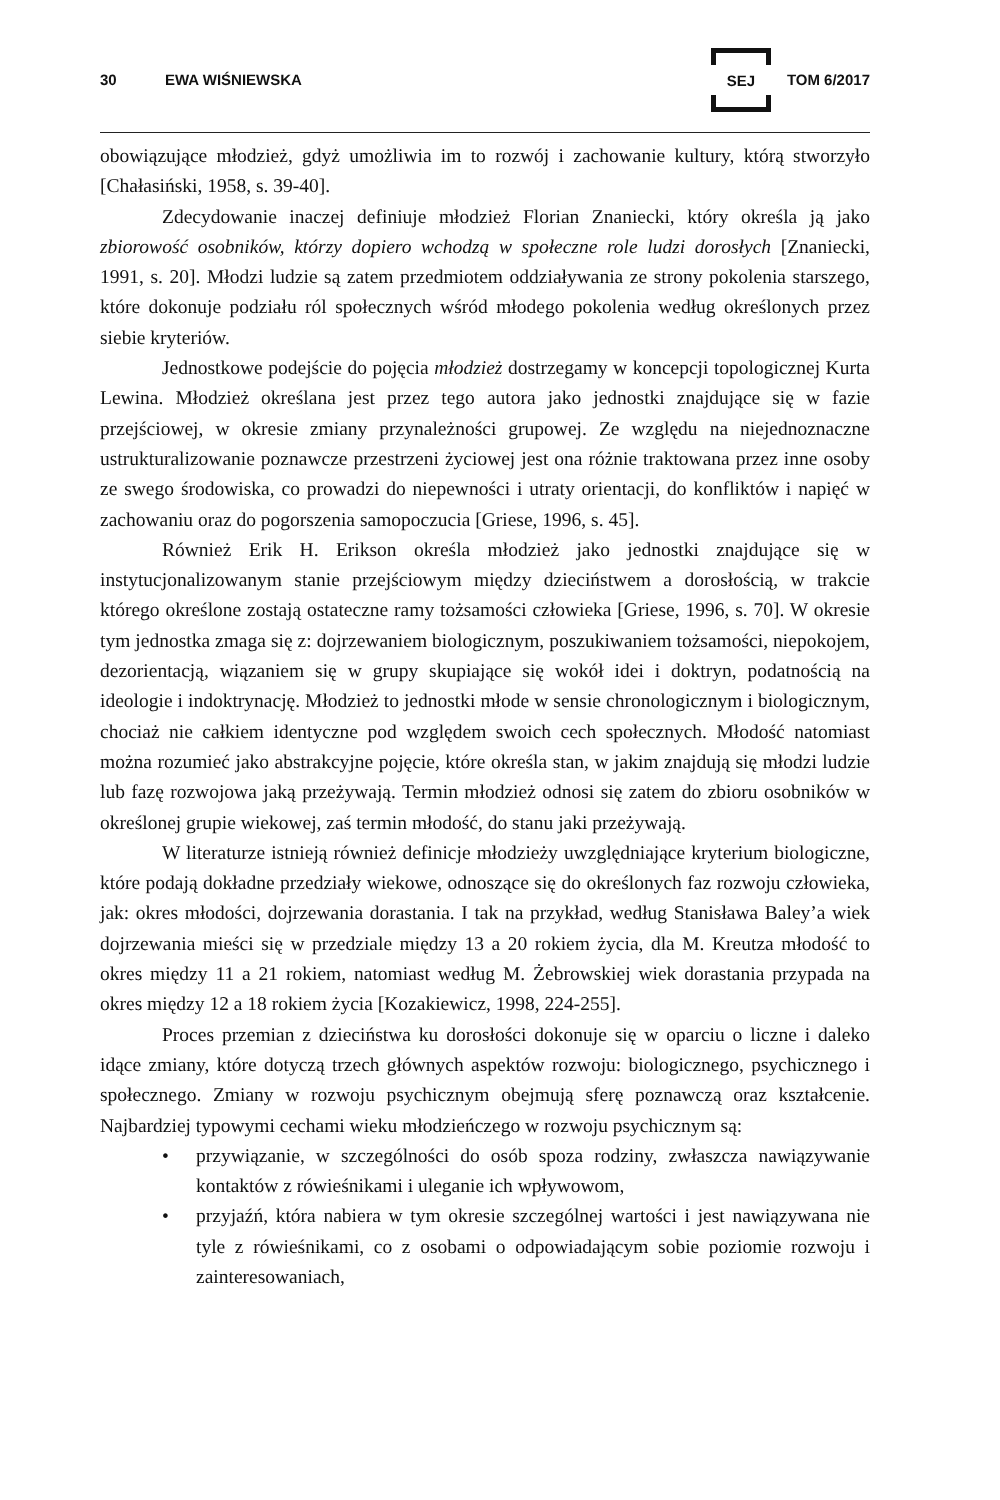30 EWA WIŚNIEWSKA SEJ TOM 6/2017
obowiązujące młodzież, gdyż umożliwia im to rozwój i zachowanie kultury, którą stworzyło [Chałasiński, 1958, s. 39-40].
Zdecydowanie inaczej definiuje młodzież Florian Znaniecki, który określa ją jako zbiorowość osobników, którzy dopiero wchodzą w społeczne role ludzi dorosłych [Znaniecki, 1991, s. 20]. Młodzi ludzie są zatem przedmiotem oddziaływania ze strony pokolenia starszego, które dokonuje podziału ról społecznych wśród młodego pokolenia według określonych przez siebie kryteriów.
Jednostkowe podejście do pojęcia młodzież dostrzegamy w koncepcji topologicznej Kurta Lewina. Młodzież określana jest przez tego autora jako jednostki znajdujące się w fazie przejściowej, w okresie zmiany przynależności grupowej. Ze względu na niejednoznaczne ustrukturalizowanie poznawcze przestrzeni życiowej jest ona różnie traktowana przez inne osoby ze swego środowiska, co prowadzi do niepewności i utraty orientacji, do konfliktów i napięć w zachowaniu oraz do pogorszenia samopoczucia [Griese, 1996, s. 45].
Również Erik H. Erikson określa młodzież jako jednostki znajdujące się w instytucjonalizowanym stanie przejściowym między dzieciństwem a dorosłością, w trakcie którego określone zostają ostateczne ramy tożsamości człowieka [Griese, 1996, s. 70]. W okresie tym jednostka zmaga się z: dojrzewaniem biologicznym, poszukiwaniem tożsamości, niepokojem, dezorientacją, wiązaniem się w grupy skupiające się wokół idei i doktryn, podatnością na ideologie i indoktrynację. Młodzież to jednostki młode w sensie chronologicznym i biologicznym, chociaż nie całkiem identyczne pod względem swoich cech społecznych. Młodość natomiast można rozumieć jako abstrakcyjne pojęcie, które określa stan, w jakim znajdują się młodzi ludzie lub fazę rozwojowa jaką przeżywają. Termin młodzież odnosi się zatem do zbioru osobników w określonej grupie wiekowej, zaś termin młodość, do stanu jaki przeżywają.
W literaturze istnieją również definicje młodzieży uwzględniające kryterium biologiczne, które podają dokładne przedziały wiekowe, odnoszące się do określonych faz rozwoju człowieka, jak: okres młodości, dojrzewania dorastania. I tak na przykład, według Stanisława Baley’a wiek dojrzewania mieści się w przedziale między 13 a 20 rokiem życia, dla M. Kreutza młodość to okres między 11 a 21 rokiem, natomiast według M. Żebrowskiej wiek dorastania przypada na okres między 12 a 18 rokiem życia [Kozakiewicz, 1998, 224-255].
Proces przemian z dzieciństwa ku dorosłości dokonuje się w oparciu o liczne i daleko idące zmiany, które dotyczą trzech głównych aspektów rozwoju: biologicznego, psychicznego i społecznego. Zmiany w rozwoju psychicznym obejmują sferę poznawczą oraz kształcenie. Najbardziej typowymi cechami wieku młodzieńczego w rozwoju psychicznym są:
• przywiązanie, w szczególności do osób spoza rodziny, zwłaszcza nawiązywanie kontaktów z rówieśnikami i uleganie ich wpływowom,
• przyjaźń, która nabiera w tym okresie szczególnej wartości i jest nawiązywana nie tyle z rówieśnikami, co z osobami o odpowiadającym sobie poziomie rozwoju i zainteresowaniach,